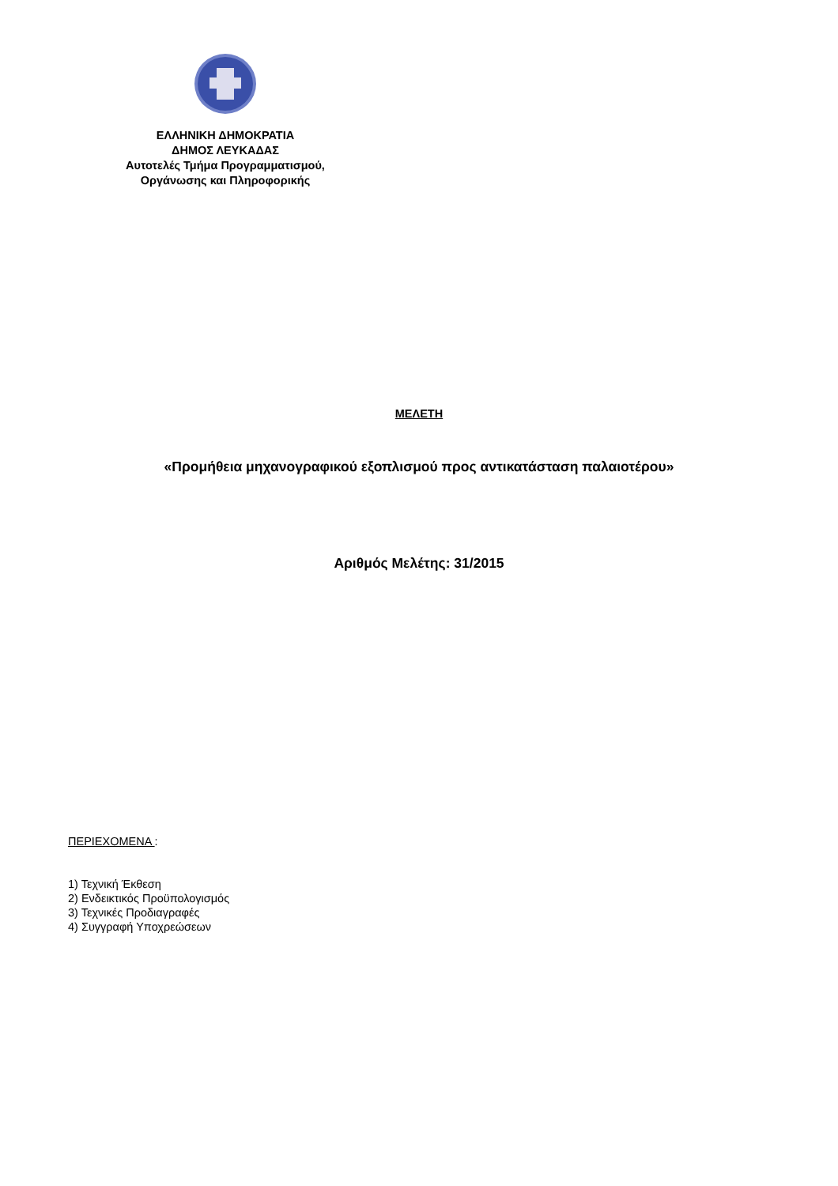ΕΛΛΗΝΙΚΗ ΔΗΜΟΚΡΑΤΙΑ
ΔΗΜΟΣ ΛΕΥΚΑΔΑΣ
Αυτοτελές Τμήμα Προγραμματισμού,
Οργάνωσης και Πληροφορικής
ΜΕΛΕΤΗ
«Προμήθεια μηχανογραφικού εξοπλισμού προς αντικατάσταση παλαιοτέρου»
Αριθμός Μελέτης: 31/2015
ΠΕΡΙΕΧΟΜΕΝΑ :
1) Τεχνική Έκθεση
2) Ενδεικτικός Προϋπολογισμός
3) Τεχνικές Προδιαγραφές
4) Συγγραφή Υποχρεώσεων